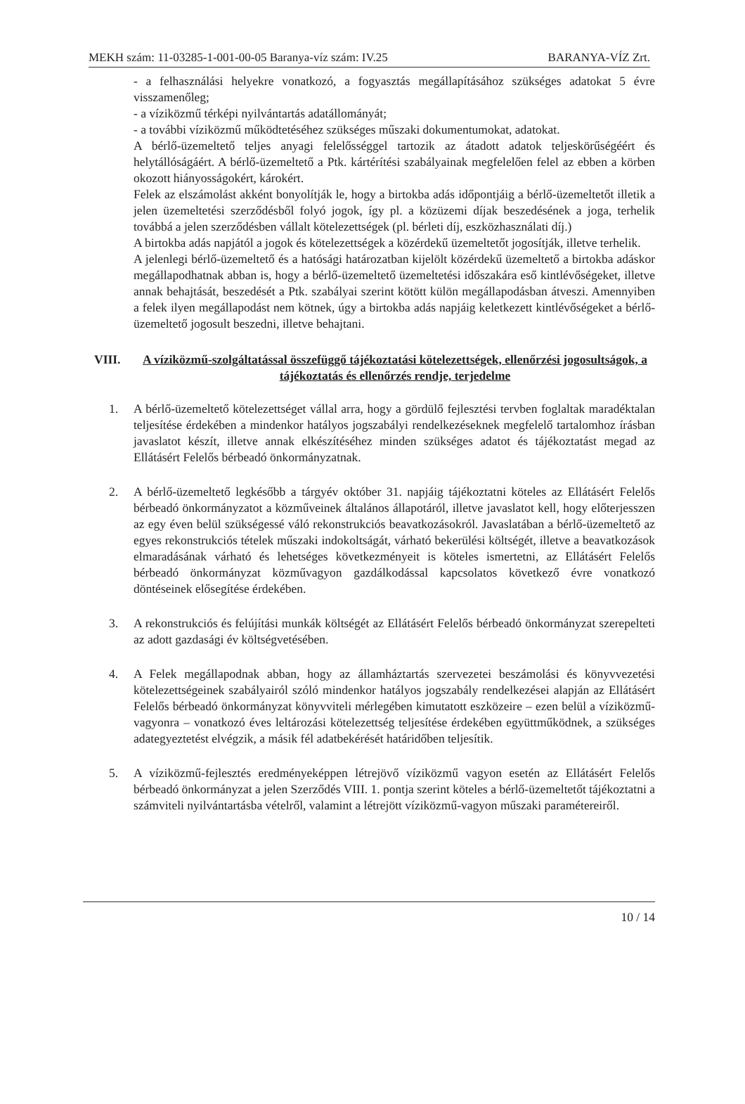MEKH szám: 11-03285-1-001-00-05 Baranya-víz szám: IV.25 BARANYA-VÍZ Zrt.
- a felhasználási helyekre vonatkozó, a fogyasztás megállapításához szükséges adatokat 5 évre visszamenőleg;
- a víziközmű térképi nyilvántartás adatállományát;
- a további víziközmű működtetéséhez szükséges műszaki dokumentumokat, adatokat.
A bérlő-üzemeltető teljes anyagi felelősséggel tartozik az átadott adatok teljeskörűségéért és helytállóságáért. A bérlő-üzemeltető a Ptk. kártérítési szabályainak megfelelően felel az ebben a körben okozott hiányosságokért, károkért.
Felek az elszámolást akként bonyolítják le, hogy a birtokba adás időpontjáig a bérlő-üzemeltetőt illetik a jelen üzemeltetési szerződésből folyó jogok, így pl. a közüzemi díjak beszedésének a joga, terhelik továbbá a jelen szerződésben vállalt kötelezettségek (pl. bérleti díj, eszközhasználati díj.)
A birtokba adás napjától a jogok és kötelezettségek a közérdekű üzemeltetőt jogosítják, illetve terhelik.
A jelenlegi bérlő-üzemeltető és a hatósági határozatban kijelölt közérdekű üzemeltető a birtokba adáskor megállapodhatnak abban is, hogy a bérlő-üzemeltető üzemeltetési időszakára eső kintlévőségeket, illetve annak behajtását, beszedését a Ptk. szabályai szerint kötött külön megállapodásban átveszi. Amennyiben a felek ilyen megállapodást nem kötnek, úgy a birtokba adás napjáig keletkezett kintlévőségeket a bérlő-üzemeltető jogosult beszedni, illetve behajtani.
VIII. A víziközmű-szolgáltatással összefüggő tájékoztatási kötelezettségek, ellenőrzési jogosultságok, a tájékoztatás és ellenőrzés rendje, terjedelme
1. A bérlő-üzemeltető kötelezettséget vállal arra, hogy a gördülő fejlesztési tervben foglaltak maradéktalan teljesítése érdekében a mindenkor hatályos jogszabályi rendelkezéseknek megfelelő tartalomhoz írásban javaslatot készít, illetve annak elkészítéséhez minden szükséges adatot és tájékoztatást megad az Ellátásért Felelős bérbeadó önkormányzatnak.
2. A bérlő-üzemeltető legkésőbb a tárgyév október 31. napjáig tájékoztatni köteles az Ellátásért Felelős bérbeadó önkormányzatot a közműveinek általános állapotáról, illetve javaslatot kell, hogy előterjesszen az egy éven belül szükségessé váló rekonstrukciós beavatkozásokról. Javaslatában a bérlő-üzemeltető az egyes rekonstrukciós tételek műszaki indokoltságát, várható bekerülési költségét, illetve a beavatkozások elmaradásának várható és lehetséges következményeit is köteles ismertetni, az Ellátásért Felelős bérbeadó önkormányzat közművagyon gazdálkodással kapcsolatos következő évre vonatkozó döntéseinek elősegítése érdekében.
3. A rekonstrukciós és felújítási munkák költségét az Ellátásért Felelős bérbeadó önkormányzat szerepelteti az adott gazdasági év költségvetésében.
4. A Felek megállapodnak abban, hogy az államháztartás szervezetei beszámolási és könyvvezetési kötelezettségeinek szabályairól szóló mindenkor hatályos jogszabály rendelkezései alapján az Ellátásért Felelős bérbeadó önkormányzat könyvviteli mérlegében kimutatott eszközeire – ezen belül a víziközmű-vagyonra – vonatkozó éves leltározási kötelezettség teljesítése érdekében együttműködnek, a szükséges adategyeztetést elvégzik, a másik fél adatbekérését határidőben teljesítik.
5. A víziközmű-fejlesztés eredményeképpen létrejövő víziközmű vagyon esetén az Ellátásért Felelős bérbeadó önkormányzat a jelen Szerződés VIII. 1. pontja szerint köteles a bérlő-üzemeltetőt tájékoztatni a számviteli nyilvántartásba vételről, valamint a létrejött víziközmű-vagyon műszaki paramétereiről.
10 / 14